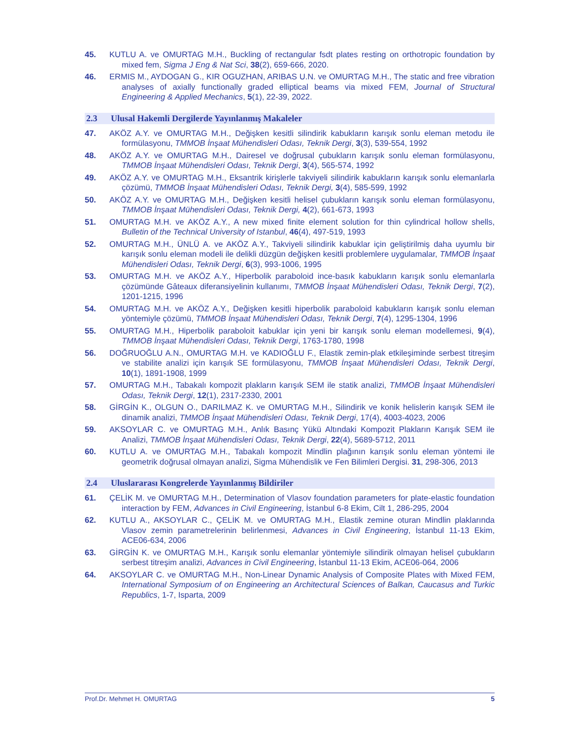45. KUTLU A. ve OMURTAG M.H., Buckling of rectangular fsdt plates resting on orthotropic foundation by mixed fem, Sigma J Eng & Nat Sci, 38(2), 659-666, 2020.
46. ERMIS M., AYDOGAN G., KIR OGUZHAN, ARIBAS U.N. ve OMURTAG M.H., The static and free vibration analyses of axially functionally graded elliptical beams via mixed FEM, Journal of Structural Engineering & Applied Mechanics, 5(1), 22-39, 2022.
2.3 Ulusal Hakemli Dergilerde Yayınlanmış Makaleler
47. AKÖZ A.Y. ve OMURTAG M.H., Değişken kesitli silindirik kabukların karışık sonlu eleman metodu ile formülasyonu, TMMOB İnşaat Mühendisleri Odası, Teknik Dergi, 3(3), 539-554, 1992
48. AKÖZ A.Y. ve OMURTAG M.H., Dairesel ve doğrusal çubukların karışık sonlu eleman formülasyonu, TMMOB İnşaat Mühendisleri Odası, Teknik Dergi, 3(4), 565-574, 1992
49. AKÖZ A.Y. ve OMURTAG M.H., Eksantrik kirişlerle takviyeli silindirik kabukların karışık sonlu elemanlarla çözümü, TMMOB İnşaat Mühendisleri Odası, Teknik Dergi, 3(4), 585-599, 1992
50. AKÖZ A.Y. ve OMURTAG M.H., Değişken kesitli helisel çubukların karışık sonlu eleman formülasyonu, TMMOB İnşaat Mühendisleri Odası, Teknik Dergi, 4(2), 661-673, 1993
51. OMURTAG M.H. ve AKÖZ A.Y., A new mixed finite element solution for thin cylindrical hollow shells, Bulletin of the Technical University of Istanbul, 46(4), 497-519, 1993
52. OMURTAG M.H., ÜNLÜ A. ve AKÖZ A.Y., Takviyeli silindirik kabuklar için geliştirilmiş daha uyumlu bir karışık sonlu eleman modeli ile delikli düzgün değişken kesitli problemlere uygulamalar, TMMOB İnşaat Mühendisleri Odası, Teknik Dergi, 6(3), 993-1006, 1995
53. OMURTAG M.H. ve AKÖZ A.Y., Hiperbolik paraboloid ince-basık kabukların karışık sonlu elemanlarla çözümünde Gâteaux diferansiyelinin kullanımı, TMMOB İnşaat Mühendisleri Odası, Teknik Dergi, 7(2), 1201-1215, 1996
54. OMURTAG M.H. ve AKÖZ A.Y., Değişken kesitli hiperbolik paraboloid kabukların karışık sonlu eleman yöntemiyle çözümü, TMMOB İnşaat Mühendisleri Odası, Teknik Dergi, 7(4), 1295-1304, 1996
55. OMURTAG M.H., Hiperbolik paraboloit kabuklar için yeni bir karışık sonlu eleman modellemesi, 9(4), TMMOB İnşaat Mühendisleri Odası, Teknik Dergi, 1763-1780, 1998
56. DOĞRUOĞLU A.N., OMURTAG M.H. ve KADIOĞLU F., Elastik zemin-plak etkileşiminde serbest titreşim ve stabilite analizi için karışık SE formülasyonu, TMMOB İnşaat Mühendisleri Odası, Teknik Dergi, 10(1), 1891-1908, 1999
57. OMURTAG M.H., Tabakalı kompozit plakların karışık SEM ile statik analizi, TMMOB İnşaat Mühendisleri Odası, Teknik Dergi, 12(1), 2317-2330, 2001
58. GİRGİN K., OLGUN O., DARILMAZ K. ve OMURTAG M.H., Silindirik ve konik helislerin karışık SEM ile dinamik analizi, TMMOB İnşaat Mühendisleri Odası, Teknik Dergi, 17(4), 4003-4023, 2006
59. AKSOYLAR C. ve OMURTAG M.H., Anlık Basınç Yükü Altındaki Kompozit Plakların Karışık SEM ile Analizi, TMMOB İnşaat Mühendisleri Odası, Teknik Dergi, 22(4), 5689-5712, 2011
60. KUTLU A. ve OMURTAG M.H., Tabakalı kompozit Mindlin plağının karışık sonlu eleman yöntemi ile geometrik doğrusal olmayan analizi, Sigma Mühendislik ve Fen Bilimleri Dergisi. 31, 298-306, 2013
2.4 Uluslararası Kongrelerde Yayınlanmış Bildiriler
61. ÇELİK M. ve OMURTAG M.H., Determination of Vlasov foundation parameters for plate-elastic foundation interaction by FEM, Advances in Civil Engineering, İstanbul 6-8 Ekim, Cilt 1, 286-295, 2004
62. KUTLU A., AKSOYLAR C., ÇELİK M. ve OMURTAG M.H., Elastik zemine oturan Mindlin plaklarında Vlasov zemin parametrelerinin belirlenmesi, Advances in Civil Engineering, İstanbul 11-13 Ekim, ACE06-634, 2006
63. GİRGİN K. ve OMURTAG M.H., Karışık sonlu elemanlar yöntemiyle silindirik olmayan helisel çubukların serbest titreşim analizi, Advances in Civil Engineering, İstanbul 11-13 Ekim, ACE06-064, 2006
64. AKSOYLAR C. ve OMURTAG M.H., Non-Linear Dynamic Analysis of Composite Plates with Mixed FEM, International Symposium of on Engineering an Architectural Sciences of Balkan, Caucasus and Turkic Republics, 1-7, Isparta, 2009
Prof.Dr. Mehmet H. OMURTAG 5